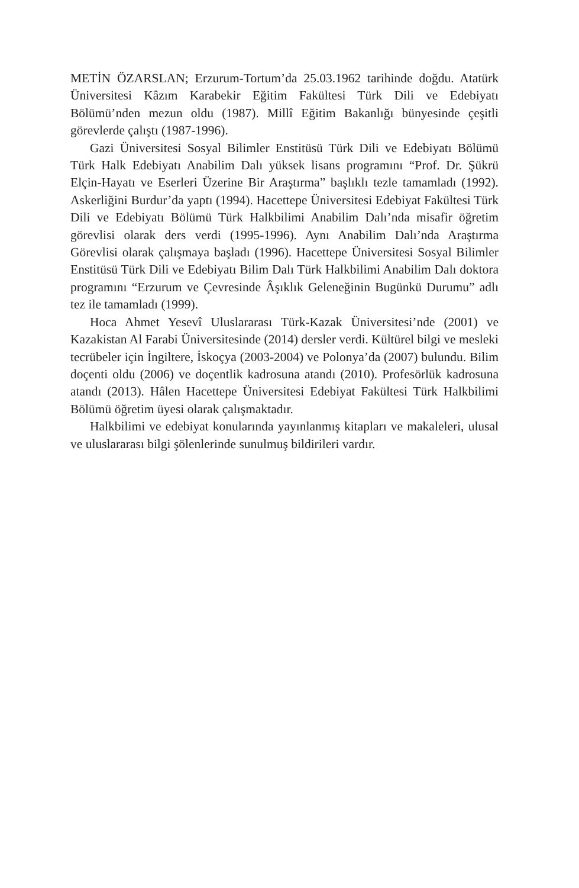METİN ÖZARSLAN; Erzurum-Tortum’da 25.03.1962 tarihinde doğdu. Atatürk Üniversitesi Kâzım Karabekir Eğitim Fakültesi Türk Dili ve Edebiyatı Bölümü’nden mezun oldu (1987). Millî Eğitim Bakanlığı bünyesinde çeşitli görevlerde çalıştı (1987-1996).
Gazi Üniversitesi Sosyal Bilimler Enstitüsü Türk Dili ve Edebiyatı Bölümü Türk Halk Edebiyatı Anabilim Dalı yüksek lisans programını “Prof. Dr. Şükrü Elçin-Hayatı ve Eserleri Üzerine Bir Araştırma” başlıklı tezle tamamladı (1992). Askerliğini Burdur’da yaptı (1994). Hacettepe Üniversitesi Edebiyat Fakültesi Türk Dili ve Edebiyatı Bölümü Türk Halkbilimi Anabilim Dalı’nda misafir öğretim görevlisi olarak ders verdi (1995-1996). Aynı Anabilim Dalı’nda Araştırma Görevlisi olarak çalışmaya başladı (1996). Hacettepe Üniversitesi Sosyal Bilimler Enstitüsü Türk Dili ve Edebiyatı Bilim Dalı Türk Halkbilimi Anabilim Dalı doktora programını “Erzurum ve Çevresinde Âşıklık Geleneğinin Bugünkü Durumu” adlı tez ile tamamladı (1999).
Hoca Ahmet Yesevî Uluslararası Türk-Kazak Üniversitesi’nde (2001) ve Kazakistan Al Farabi Üniversitesinde (2014) dersler verdi. Kültürel bilgi ve mesleki tecrübeler için İngiltere, İskoçya (2003-2004) ve Polonya’da (2007) bulundu. Bilim doçenti oldu (2006) ve doçentlik kadrosuna atandı (2010). Profesörlük kadrosuna atandı (2013). Hâlen Hacettepe Üniversitesi Edebiyat Fakültesi Türk Halkbilimi Bölümü öğretim üyesi olarak çalışmaktadır.
Halkbilimi ve edebiyat konularında yayınlanmış kitapları ve makaleleri, ulusal ve uluslararası bilgi şölenlerinde sunulmuş bildirileri vardır.